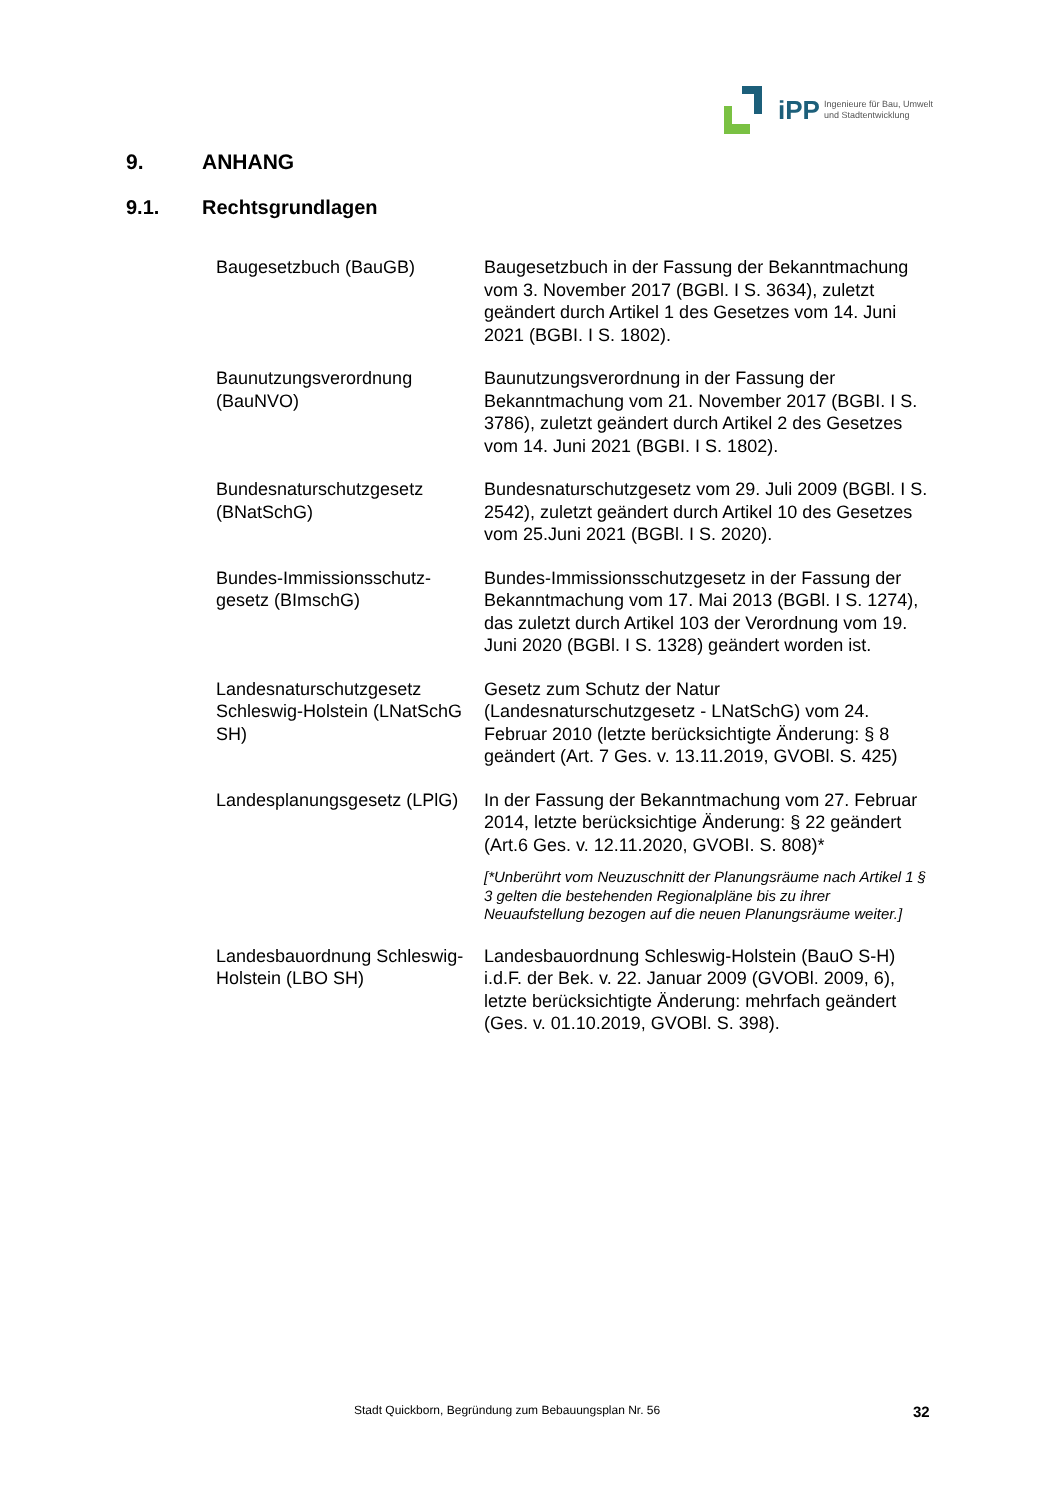iPP
Ingenieure für Bau, Umwelt
und Stadtentwicklung
9. ANHANG
9.1. Rechtsgrundlagen
| Baugesetzbuch (BauGB) | Baugesetzbuch in der Fassung der Bekanntmachung vom 3. November 2017 (BGBl. I S. 3634), zuletzt geändert durch Artikel 1 des Gesetzes vom 14. Juni 2021 (BGBI. I S. 1802). |
| Baunutzungsverordnung (BauNVO) | Baunutzungsverordnung in der Fassung der Bekanntmachung vom 21. November 2017 (BGBI. I S. 3786), zuletzt geändert durch Artikel 2 des Gesetzes vom 14. Juni 2021 (BGBI. I S. 1802). |
| Bundesnaturschutzgesetz (BNatSchG) | Bundesnaturschutzgesetz vom 29. Juli 2009 (BGBl. I S. 2542), zuletzt geändert durch Artikel 10 des Gesetzes vom 25.Juni 2021 (BGBl. I S. 2020). |
| Bundes-Immissionsschutz-gesetz (BImschG) | Bundes-Immissionsschutzgesetz in der Fassung der Bekanntmachung vom 17. Mai 2013 (BGBl. I S. 1274), das zuletzt durch Artikel 103 der Verordnung vom 19. Juni 2020 (BGBl. I S. 1328) geändert worden ist. |
| Landesnaturschutzgesetz Schleswig-Holstein (LNatSchG SH) | Gesetz zum Schutz der Natur (Landesnaturschutzgesetz - LNatSchG) vom 24. Februar 2010 (letzte berücksichtigte Änderung: § 8 geändert (Art. 7 Ges. v. 13.11.2019, GVOBl. S. 425) |
| Landesplanungsgesetz (LPlG) | In der Fassung der Bekanntmachung vom 27. Februar 2014, letzte berücksichtige Änderung: § 22 geändert (Art.6 Ges. v. 12.11.2020, GVOBI. S. 808)* [*Unberührt vom Neuzuschnitt der Planungsräume nach Artikel 1 § 3 gelten die bestehenden Regionalpläne bis zu ihrer Neuaufstellung bezogen auf die neuen Planungsräume weiter.] |
| Landesbauordnung Schleswig-Holstein (LBO SH) | Landesbauordnung Schleswig-Holstein (BauO S-H) i.d.F. der Bek. v. 22. Januar 2009 (GVOBl. 2009, 6), letzte berücksichtigte Änderung: mehrfach geändert (Ges. v. 01.10.2019, GVOBl. S. 398). |
Stadt Quickborn, Begründung zum Bebauungsplan Nr. 56
32